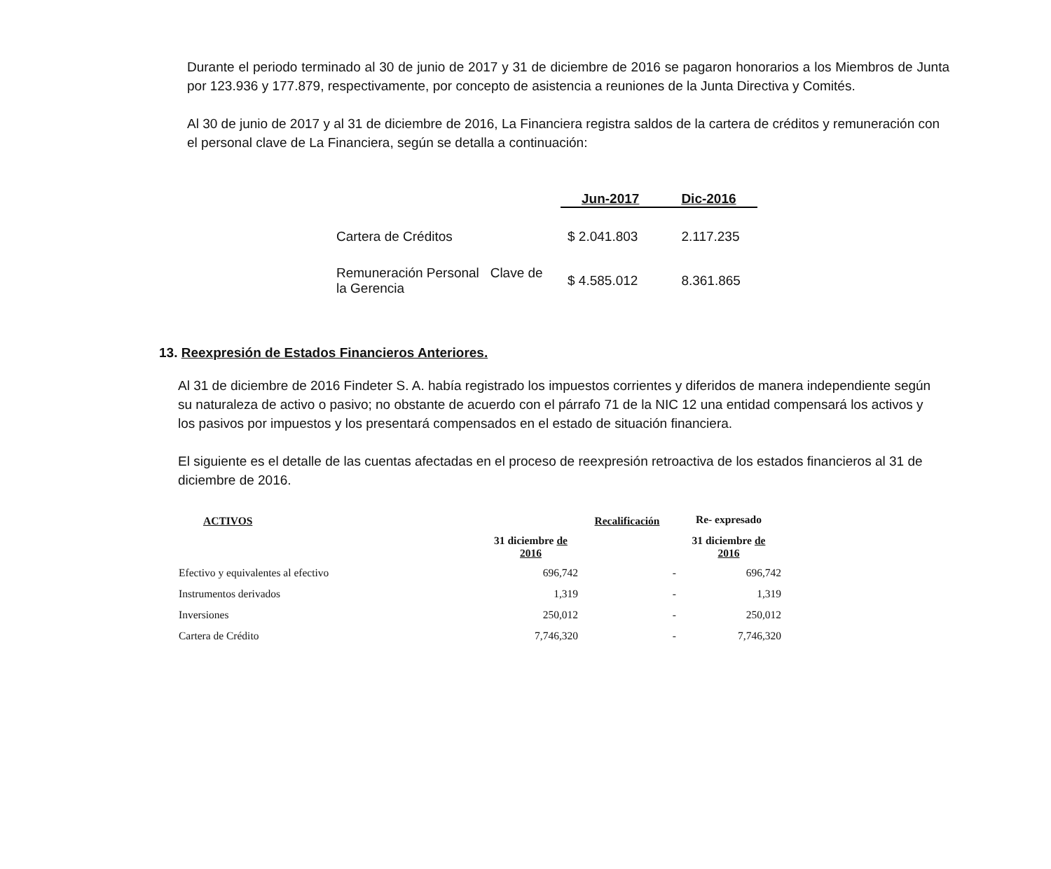Durante el periodo terminado al 30 de junio de 2017 y 31 de diciembre de 2016 se pagaron honorarios a los Miembros de Junta por 123.936 y 177.879, respectivamente, por concepto de asistencia a reuniones de la Junta Directiva y Comités.
Al 30 de junio de 2017 y al 31 de diciembre de 2016, La Financiera registra saldos de la cartera de créditos y remuneración con el personal clave de La Financiera, según se detalla a continuación:
| | Jun-2017 | Dic-2016 |
| --- | --- | --- |
| Cartera de Créditos | $ 2.041.803 | 2.117.235 |
| Remuneración Personal Clave de la Gerencia | $ 4.585.012 | 8.361.865 |
13. Reexpresión de Estados Financieros Anteriores.
Al 31 de diciembre de 2016 Findeter S. A. había registrado los impuestos corrientes y diferidos de manera independiente según su naturaleza de activo o pasivo; no obstante de acuerdo con el párrafo 71 de la NIC 12 una entidad compensará los activos y los pasivos por impuestos y los presentará compensados en el estado de situación financiera.
El siguiente es el detalle de las cuentas afectadas en el proceso de reexpresión retroactiva de los estados financieros al 31 de diciembre de 2016.
| ACTIVOS | | Recalificación | Re- expresado |
| --- | --- | --- | --- |
| | 31 diciembre de 2016 | | 31 diciembre de 2016 |
| Efectivo y equivalentes al efectivo | 696,742 | - | 696,742 |
| Instrumentos derivados | 1,319 | - | 1,319 |
| Inversiones | 250,012 | - | 250,012 |
| Cartera de Crédito | 7,746,320 | - | 7,746,320 |